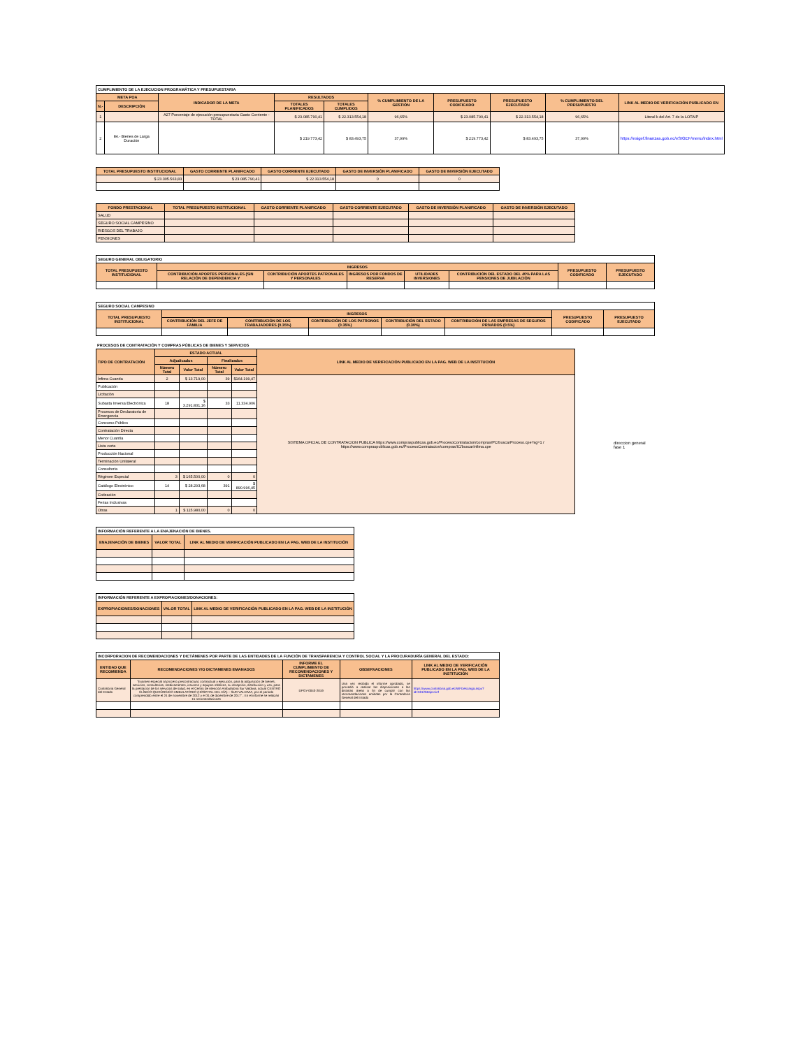| CUMPLIMIENTO DE LA EJECUCION PROGRAMÁTICA Y PRESUPUESTARIA | | | | | | | | | |
| --- | --- | --- | --- | --- | --- | --- | --- | --- | --- |
| META POA | | INDICADOR DE LA META | RESULTADOS | | % CUMPLIMIENTO DE LA GESTIÓN | PRESUPUESTO CODIFICADO | PRESUPUESTO EJECUTADO | % CUMPLIMIENTO DEL PRESUPUESTO | LINK AL MEDIO DE VERIFICACIÓN PUBLICADO EN |
| N.- | DESCRIPCIÓN | | TOTALES PLANIFICADOS | TOTALES CUMPLIDOS | | | | | |
| 1 | | A27 Porcentaje de ejecución presupuestaria Gasto Corriente - TOTAL | $ 23.085.790,41 | $ 22.313.554,18 | 96,65% | $ 23.085.790,41 | $ 22.313.554,18 | 96,65% | Literal k del Art. 7 de la LOTAIP |
| 2 | 84.- Bienes de Larga Duración | | $ 219.773,42 | $ 83.493,75 | 37,99% | $ 219.773,42 | $ 83.493,75 | 37,99% | https://esigef.finanzas.gob.ec/eSIGEF/menu/index.html |
| TOTAL PRESUPUESTO INSTITUCIONAL | GASTO CORRIENTE PLANIFICADO | GASTO CORRIENTE EJECUTADO | GASTO DE INVERSIÓN PLANIFICADO | GASTO DE INVERSIÓN EJECUTADO |
| --- | --- | --- | --- | --- |
| $ 23.305.563,83 | $ 23.085.790,41 | $ 22.313.554,18 | 0 | 0 |
| FONDO PRESTACIONAL | TOTAL PRESUPUESTO INSTITUCIONAL | GASTO CORRIENTE PLANIFICADO | GASTO CORRIENTE EJECUTADO | GASTO DE INVERSIÓN PLANIFICADO | GASTO DE INVERSIÓN EJECUTADO |
| --- | --- | --- | --- | --- | --- |
| SALUD | | | | | |
| SEGURO SOCIAL CAMPESINO | | | | | |
| RIESGOS DEL TRABAJO | | | | | |
| PENSIONES | | | | | |
| SEGURO GENERAL OBLIGATORIO | | | | | | | |
| --- | --- | --- | --- | --- | --- | --- | --- |
| TOTAL PRESUPUESTO INSTITUCIONAL | INGRESOS | | | | | PRESUPUESTO CODIFICADO | PRESUPUESTO EJECUTADO |
| | CONTRIBUCIÓN APORTES PERSONALES (SIN RELACIÓN DE DEPENDENCIA Y | CONTRIBUCIÓN APORTES PATRONALES Y PERSONALES | INGRESOS POR FONDOS DE RESERVA | UTILIDADES INVERSIONES | CONTRIBUCIÓN DEL ESTADO DEL 40% PARA LAS PENSIONES DE JUBILACIÓN | | |
| SEGURO SOCIAL CAMPESINO | | | | | | | |
| --- | --- | --- | --- | --- | --- | --- | --- |
| TOTAL PRESUPUESTO INSTITUCIONAL | INGRESOS | | | | | PRESUPUESTO CODIFICADO | PRESUPUESTO EJECUTADO |
| | CONTRIBUCIÓN DEL JEFE DE FAMILIA | CONTRIBUCIÓN DE LOS TRABAJADORES (0.35%) | CONTRIBUCIÓN DE LOS PATRONOS (0.35%) | CONTRIBUCIÓN DEL ESTADO (0.30%) | CONTRIBUCIÓN DE LAS EMPRESAS DE SEGUROS PRIVADOS (0.5%) | | |
PROCESOS DE CONTRATACIÓN Y COMPRAS PÚBLICAS DE BIENES Y SERVICIOS
| TIPO DE CONTRATACIÓN | ESTADO ACTUAL | | | | LINK AL MEDIO DE VERIFICACIÓN PUBLICADO EN LA PAG. WEB DE LA INSTITUCIÓN |
| --- | --- | --- | --- | --- | --- |
| | Adjudicados | | Finalizados | | |
| | Número Total | Valor Total | Número Total | Valor Total | |
| Ínfima Cuantía | 2 | $ 13.719,00 | 39 | $164.199,47 | SISTEMA OFICIAL DE CONTRATACION PUBLICA https://www.compraspublicas.gob.ec/ProcesoContratacion/compras/PC/buscarProceso.cpe?sg=1 / https://www.compraspublicas.gob.ec/ProcesoContratacion/compras/IC/buscarInfima.cpe |
| Publicación | | | | | |
| Licitación | | | | | |
| Subasta Inversa Electrónica | 18 | $ 3.291.831,16 | 33 | 11.334.906 | |
| Procesos de Declaratoria de Emergencia | | | | | |
| Concurso Público | | | | | |
| Contratación Directa | | | | | |
| Menor Cuantía | | | | | |
| Lista corta | | | | | |
| Producción Nacional | | | | | |
| Terminación Unilateral | | | | | |
| Consultoría | | | | | |
| Régimen Especial | 3 | $ 165.500,00 | 0 | 0 | |
| Catálogo Electrónico | 14 | $ 28.293,68 | 391 | $ 890.996,45 | |
| Cotización | | | | | |
| Ferias Inclusivas | | | | | |
| Otras | 1 | $ 115.980,00 | 0 | 0 | |
direccion general
fase 1
| INFORMACIÓN REFERENTE A LA ENAJENACIÓN DE BIENES. | | |
| --- | --- | --- |
| ENAJENACIÓN DE BIENES | VALOR TOTAL | LINK AL MEDIO DE VERIFICACIÓN PUBLICADO EN LA PAG. WEB DE LA INSTITUCIÓN |
| INFORMACIÓN REFERENTE A EXPROPIACIONES/DONACIONES: | | |
| --- | --- | --- |
| EXPROPIACIONES/DONACIONES | VALOR TOTAL | LINK AL MEDIO DE VERIFICACIÓN PUBLICADO EN LA PAG. WEB DE LA INSTITUCIÓN |
| INCORPORACION DE RECOMENDACIONES Y DICTÁMENES POR PARTE DE LAS ENTIDADES DE LA FUNCIÓN DE TRANSPARENCIA Y CONTROL SOCIAL Y LA PROCURADURÍA GENERAL DEL ESTADO: | | | | |
| --- | --- | --- | --- | --- |
| ENTIDAD QUE RECOMIENDA | RECOMENDACIONES Y/O DICTAMENES EMANADOS | INFORME EL CUMPLIMIENTO DE RECOMENDACIONES Y DICTAMENES | OBSERVACIONES | LINK AL MEDIO DE VERIFICACIÓN PUBLICADO EN LA PAG. WEB DE LA INSTITUCIÓN |
| Contraloría General del Estado | "Examen especial al proceso precontractual, contractual y ejecución, para la adquisición de bienes, servicios, consultorías, medicamentos, insumos y equipos médicos, su recepción, distribución y uso, para la prestación de los servicios de salud, en el Centro de Atención Ambulatoria Sur Valdivia, actual CENTRO CLÍNICO QUIRÚRGICO AMBULATORIO (HOSPITAL DEL DÍA) – SUR VALDIVIA, por el periodo comprendido entre el 24 de noviembre de 2012 y el 31 de diciembre de 2017" ; En el informe se realizan 15 recomendaciones | DPGY-0043-2019 | Una vez recibido el informe aprobado, se procedió a realizar las disposiciones a las distintas áreas a fin de cumplir con las recomendaciones emitidas por la Contraloría General del Estado | https://www.contraloria.gob.ec/WFDescarga.aspx?id=59120&tipo=inf |